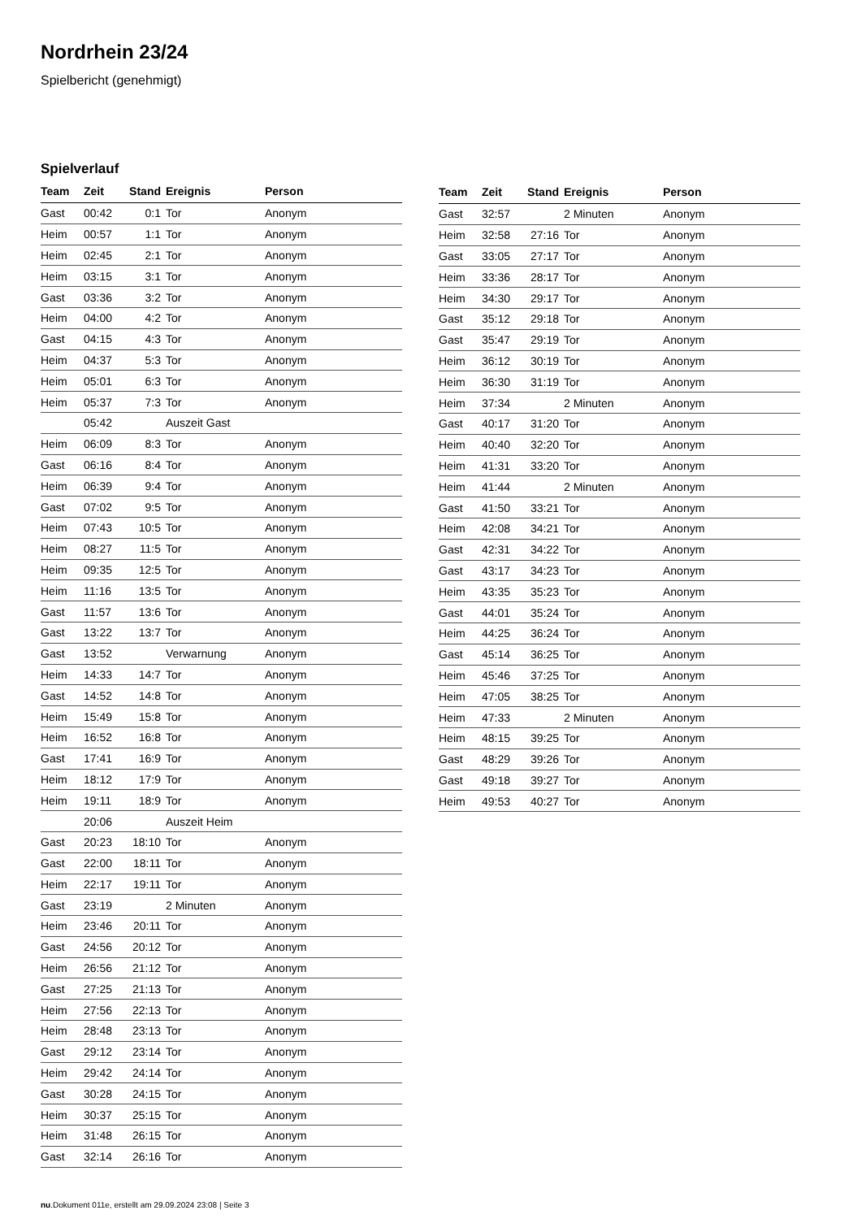Nordrhein 23/24
Spielbericht (genehmigt)
Spielverlauf
| Team | Zeit | Stand | Ereignis | Person |
| --- | --- | --- | --- | --- |
| Gast | 00:42 | 0:1 | Tor | Anonym |
| Heim | 00:57 | 1:1 | Tor | Anonym |
| Heim | 02:45 | 2:1 | Tor | Anonym |
| Heim | 03:15 | 3:1 | Tor | Anonym |
| Gast | 03:36 | 3:2 | Tor | Anonym |
| Heim | 04:00 | 4:2 | Tor | Anonym |
| Gast | 04:15 | 4:3 | Tor | Anonym |
| Heim | 04:37 | 5:3 | Tor | Anonym |
| Heim | 05:01 | 6:3 | Tor | Anonym |
| Heim | 05:37 | 7:3 | Tor | Anonym |
| | 05:42 | | Auszeit Gast | |
| Heim | 06:09 | 8:3 | Tor | Anonym |
| Gast | 06:16 | 8:4 | Tor | Anonym |
| Heim | 06:39 | 9:4 | Tor | Anonym |
| Gast | 07:02 | 9:5 | Tor | Anonym |
| Heim | 07:43 | 10:5 | Tor | Anonym |
| Heim | 08:27 | 11:5 | Tor | Anonym |
| Heim | 09:35 | 12:5 | Tor | Anonym |
| Heim | 11:16 | 13:5 | Tor | Anonym |
| Gast | 11:57 | 13:6 | Tor | Anonym |
| Gast | 13:22 | 13:7 | Tor | Anonym |
| Gast | 13:52 | | Verwarnung | Anonym |
| Heim | 14:33 | 14:7 | Tor | Anonym |
| Gast | 14:52 | 14:8 | Tor | Anonym |
| Heim | 15:49 | 15:8 | Tor | Anonym |
| Heim | 16:52 | 16:8 | Tor | Anonym |
| Gast | 17:41 | 16:9 | Tor | Anonym |
| Heim | 18:12 | 17:9 | Tor | Anonym |
| Heim | 19:11 | 18:9 | Tor | Anonym |
| | 20:06 | | Auszeit Heim | |
| Gast | 20:23 | 18:10 | Tor | Anonym |
| Gast | 22:00 | 18:11 | Tor | Anonym |
| Heim | 22:17 | 19:11 | Tor | Anonym |
| Gast | 23:19 | | 2 Minuten | Anonym |
| Heim | 23:46 | 20:11 | Tor | Anonym |
| Gast | 24:56 | 20:12 | Tor | Anonym |
| Heim | 26:56 | 21:12 | Tor | Anonym |
| Gast | 27:25 | 21:13 | Tor | Anonym |
| Heim | 27:56 | 22:13 | Tor | Anonym |
| Heim | 28:48 | 23:13 | Tor | Anonym |
| Gast | 29:12 | 23:14 | Tor | Anonym |
| Heim | 29:42 | 24:14 | Tor | Anonym |
| Gast | 30:28 | 24:15 | Tor | Anonym |
| Heim | 30:37 | 25:15 | Tor | Anonym |
| Heim | 31:48 | 26:15 | Tor | Anonym |
| Gast | 32:14 | 26:16 | Tor | Anonym |
| Team | Zeit | Stand | Ereignis | Person |
| --- | --- | --- | --- | --- |
| Gast | 32:57 | | 2 Minuten | Anonym |
| Heim | 32:58 | 27:16 | Tor | Anonym |
| Gast | 33:05 | 27:17 | Tor | Anonym |
| Heim | 33:36 | 28:17 | Tor | Anonym |
| Heim | 34:30 | 29:17 | Tor | Anonym |
| Gast | 35:12 | 29:18 | Tor | Anonym |
| Gast | 35:47 | 29:19 | Tor | Anonym |
| Heim | 36:12 | 30:19 | Tor | Anonym |
| Heim | 36:30 | 31:19 | Tor | Anonym |
| Heim | 37:34 | | 2 Minuten | Anonym |
| Gast | 40:17 | 31:20 | Tor | Anonym |
| Heim | 40:40 | 32:20 | Tor | Anonym |
| Heim | 41:31 | 33:20 | Tor | Anonym |
| Heim | 41:44 | | 2 Minuten | Anonym |
| Gast | 41:50 | 33:21 | Tor | Anonym |
| Heim | 42:08 | 34:21 | Tor | Anonym |
| Gast | 42:31 | 34:22 | Tor | Anonym |
| Gast | 43:17 | 34:23 | Tor | Anonym |
| Heim | 43:35 | 35:23 | Tor | Anonym |
| Gast | 44:01 | 35:24 | Tor | Anonym |
| Heim | 44:25 | 36:24 | Tor | Anonym |
| Gast | 45:14 | 36:25 | Tor | Anonym |
| Heim | 45:46 | 37:25 | Tor | Anonym |
| Heim | 47:05 | 38:25 | Tor | Anonym |
| Heim | 47:33 | | 2 Minuten | Anonym |
| Heim | 48:15 | 39:25 | Tor | Anonym |
| Gast | 48:29 | 39:26 | Tor | Anonym |
| Gast | 49:18 | 39:27 | Tor | Anonym |
| Heim | 49:53 | 40:27 | Tor | Anonym |
nu.Dokument 011e, erstellt am 29.09.2024 23:08 | Seite 3